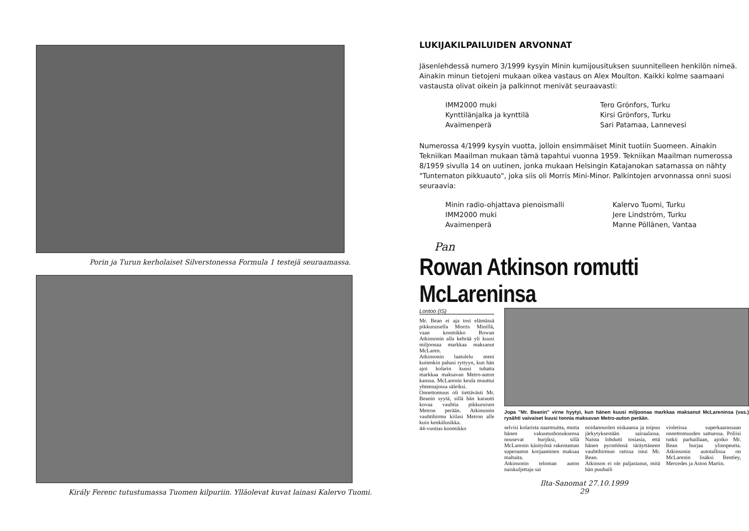Porin ja Turun kerholaiset Silverstonessa Formula 1 testejä seuraamassa.
Király Ferenc tutustumassa Tuomen kilpuriin. Ylläolevat kuvat lainasi Kalervo Tuomi.
LUKIJAKILPAILUIDEN ARVONNAT
Jäsenlehdessä numero 3/1999 kysyin Minin kumijousituksen suunnitelleen henkilön nimeä. Ainakin minun tietojeni mukaan oikea vastaus on Alex Moulton. Kaikki kolme saamaani vastausta olivat oikein ja palkinnot menivät seuraavasti:
IMM2000 muki
Tero Grönfors, Turku
Kynttilänjalka ja kynttilä
Kirsi Grönfors, Turku
Avaimenperä
Sari Patamaa, Lannevesi
Numerossa 4/1999 kysyin vuotta, jolloin ensimmäiset Minit tuotiin Suomeen. Ainakin Tekniikan Maailman mukaan tämä tapahtui vuonna 1959. Tekniikan Maailman numerossa 8/1959 sivulla 14 on uutinen, jonka mukaan Helsingin Katajanokan satamassa on nähty "Tuntematon pikkuauto", joka siis oli Morris Mini-Minor. Palkintojen arvonnassa onni suosi seuraavia:
Minin radio-ohjattava pienoismalli
Kalervo Tuomi, Turku
IMM2000 muki
Jere Lindström, Turku
Avaimenperä
Manne Pöllänen, Vantaa
Pan
Rowan Atkinson romutti McLareninsa
Lontoo (IS)
Mr. Bean ei aja tosi elämässä pikkuruisella Morris Minillä, vaan koomikko Rowan Atkinsonin alla kehrää yli kuusi miljoonaa markkaa maksanut McLaren.
Atkinsonin laatulelu meni kuitenkin pahasi ryttyyn, kun hän ajoi kolarin kuusi tuhatta markkaa maksavan Metro-auton kanssa. McLarenin keula muuttui yhteenajossa säleiksi.
Onnettomuus oli tiettävästi Mr. Beanin syytä, sillä hän karautti kovaa vauhtia pikkuruisen Metron perään. Atkinsonin vauhtihirmu kiilasi Metron alle kuin kenkälusikka.
44-vuotias koomikko
Jopa "Mr. Beanin" virne hyytyi, kun hänen kuusi miljoonaa markkaa maksanut McLareninsa (vas.) rysähti vaivaiset kuusi tonnia maksavan Metro-auton perään.
selvisi kolarista naarmuitta, mutta hänen vakuutusbonuksensa nousevat hurjiksi, sillä McLarenin käsityönä rakentaman superauton korjaaminen maksaa maltaita.
Atkinsonin teloman auton naiskuljettaja sai
noidannuolen niskaansa ja toipuu järkytyksestään sairaalassa. Naista lohdutti tosiasia, että hänen pyrstöönsä täräyttäneen vauhtihirmun ratissa istui Mr. Bean.
Atkinson ei ole paljastanut, mitä hän puuhaili
violetissa superkaarassaan onnettomuuden sattuessa. Poliisi tutkii parhaillaan, ajoiko Mr. Bean hurjaa ylinopeutta. Atkinsonin autotallissa on McLarenin lisäksi Bentley, Mercedes ja Aston Martin.
Ilta-Sanomat 27.10.1999
29